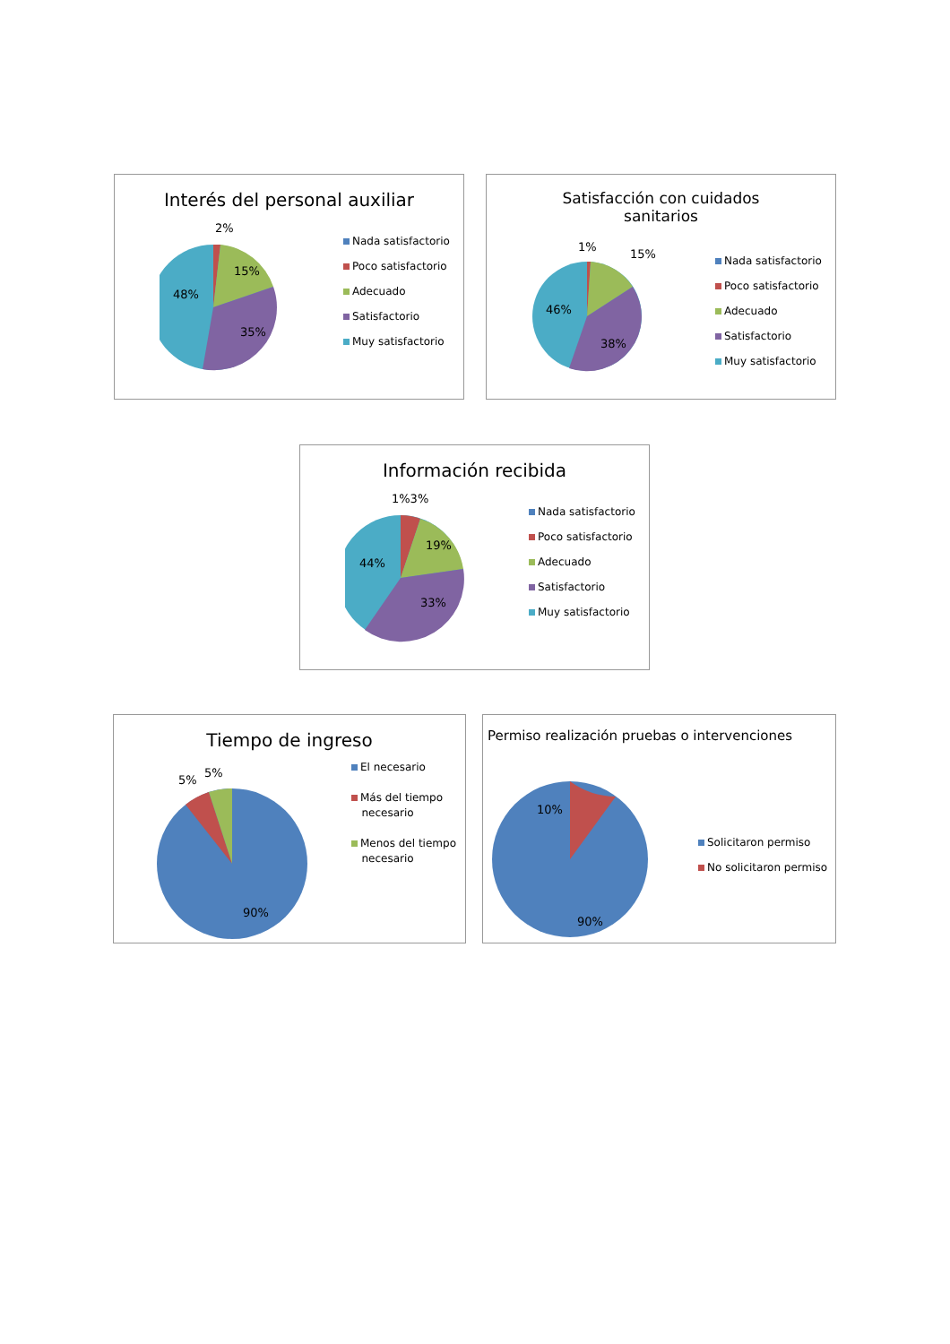Interés del personal auxiliar
2%
15%
48%
35%
Nada satisfactorio
Poco satisfactorio
Adecuado
Satisfactorio
Muy satisfactorio
Satisfacción con cuidados
sanitarios
46%
38%
1%
15%
Nada satisfactorio
Poco satisfactorio
Adecuado
Satisfactorio
Muy satisfactorio
Información recibida
1%3%
19%
44%
33%
Nada satisfactorio
Poco satisfactorio
Adecuado
Satisfactorio
Muy satisfactorio
Tiempo de ingreso
5%
5%
90%
El necesario
Más del tiempo
necesario
Menos del tiempo
necesario
Permiso realización pruebas o intervenciones
10%
90%
Solicitaron permiso
No solicitaron permiso